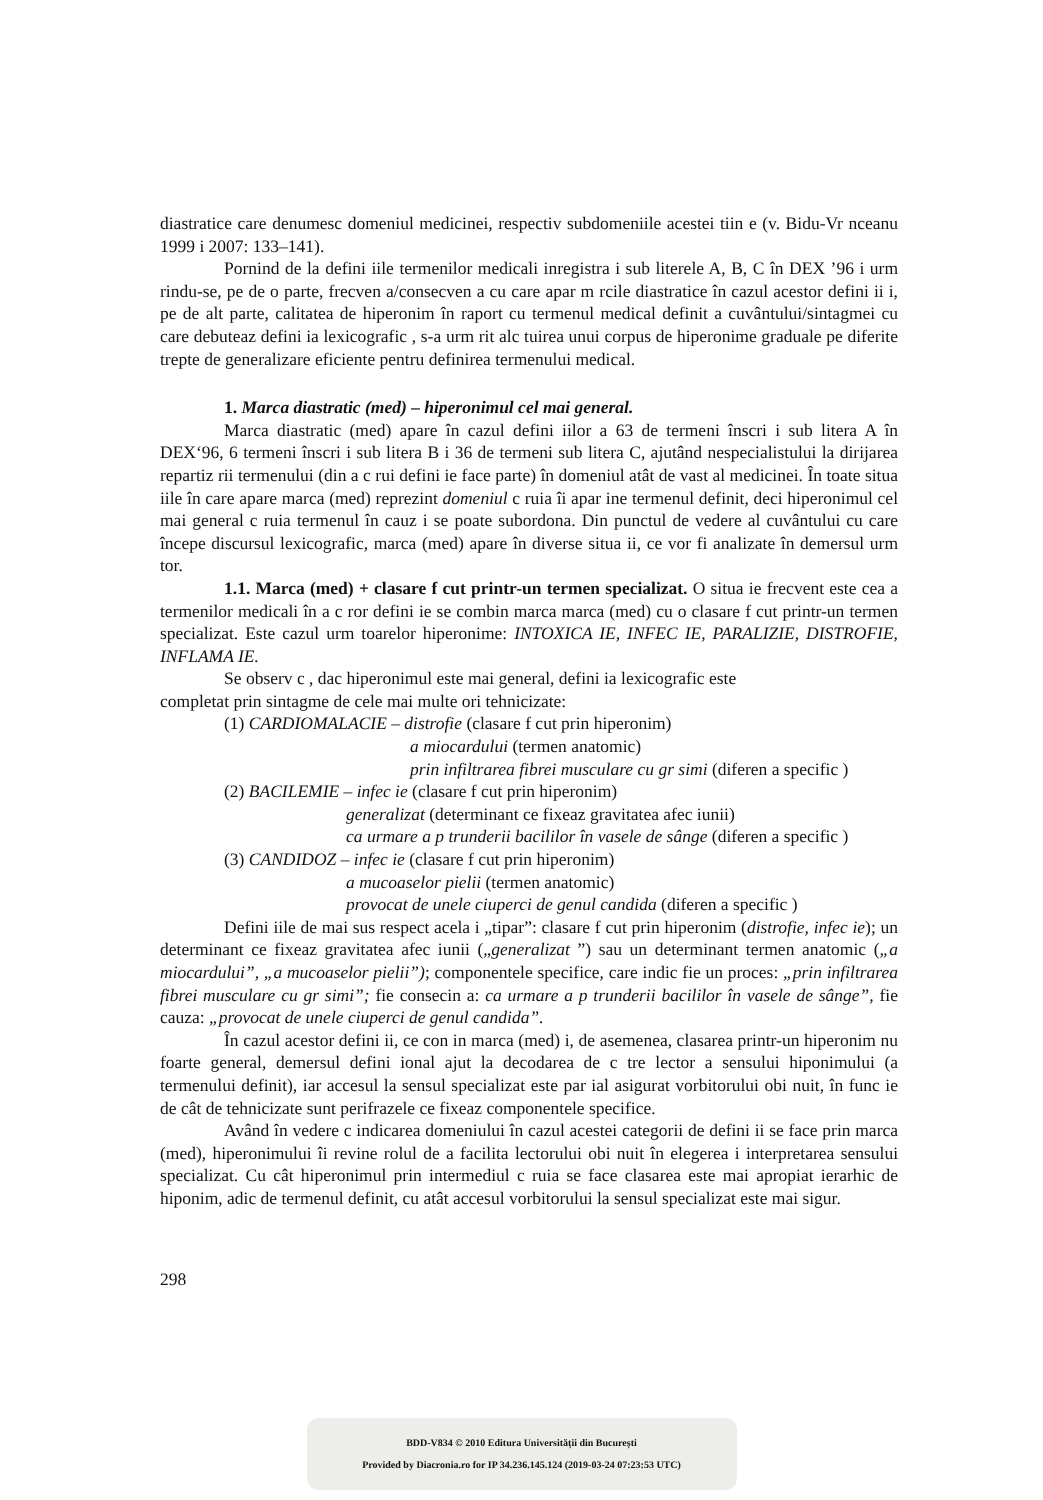diastratice care denumesc domeniul medicinei, respectiv subdomeniile acestei tiin e (v. Bidu-Vr nceanu 1999 i 2007: 133–141).
Pornind de la defini iile termenilor medicali inregistra i sub literele A, B, C în DEX ’96 i urm rindu-se, pe de o parte, frecven a/consecven a cu care apar m rcile diastratice în cazul acestor defini ii i, pe de alt parte, calitatea de hiperonim în raport cu termenul medical definit a cuvântului/sintagmei cu care debuteaz defini ia lexicografic , s-a urm rit alc tuirea unui corpus de hiperonime graduale pe diferite trepte de generalizare eficiente pentru definirea termenului medical.
1. Marca diastratic (med) – hiperonimul cel mai general.
Marca diastratic (med) apare în cazul defini iilor a 63 de termeni înscri i sub litera A în DEX‘96, 6 termeni înscri i sub litera B i 36 de termeni sub litera C, ajutând nespecialistului la dirijarea repartiz rii termenului (din a c rui defini ie face parte) în domeniul atât de vast al medicinei. În toate situa iile în care apare marca (med) reprezint domeniul c ruia îi apar ine termenul definit, deci hiperonimul cel mai general c ruia termenul în cauz i se poate subordona. Din punctul de vedere al cuvântului cu care începe discursul lexicografic, marca (med) apare în diverse situa ii, ce vor fi analizate în demersul urm tor.
1.1. Marca (med) + clasare f cut printr-un termen specializat. O situa ie frecvent este cea a termenilor medicali în a c ror defini ie se combin marca marca (med) cu o clasare f cut printr-un termen specializat. Este cazul urm toarelor hiperonime: INTOXICA IE, INFEC IE, PARALIZIE, DISTROFIE, INFLAMA IE.
Se observ c , dac hiperonimul este mai general, defini ia lexicografic este
completat prin sintagme de cele mai multe ori tehnicizate:
(1) CARDIOMALACIE – distrofie (clasare f cut prin hiperonim)
a miocardului (termen anatomic)
prin infiltrarea fibrei musculare cu gr simi (diferen a specific )
(2) BACILEMIE – infec ie (clasare f cut prin hiperonim)
generalizat (determinant ce fixeaz gravitatea afec iunii)
ca urmare a p trunderii bacililor în vasele de sânge (diferen a specific )
(3) CANDIDOZ – infec ie (clasare f cut prin hiperonim)
a mucoaselor pielii (termen anatomic)
provocat de unele ciuperci de genul candida (diferen a specific )
Defini iile de mai sus respect acela i „tipar”: clasare f cut prin hiperonim (distrofie, infec ie); un determinant ce fixeaz gravitatea afec iunii („generalizat ”) sau un determinant termen anatomic („a miocardului”, „a mucoaselor pielii”); componentele specifice, care indic fie un proces: „prin infiltrarea fibrei musculare cu gr simi”; fie consecin a: ca urmare a p trunderii bacililor în vasele de sânge”, fie cauza: „provocat de unele ciuperci de genul candida”.
În cazul acestor defini ii, ce con in marca (med) i, de asemenea, clasarea printr-un hiperonim nu foarte general, demersul defini ional ajut la decodarea de c tre lector a sensului hiponimului (a termenului definit), iar accesul la sensul specializat este par ial asigurat vorbitorului obi nuit, în func ie de cât de tehnicizate sunt perifrazele ce fixeaz componentele specifice.
Având în vedere c indicarea domeniului în cazul acestei categorii de defini ii se face prin marca (med), hiperonimului îi revine rolul de a facilita lectorului obi nuit în elegerea i interpretarea sensului specializat. Cu cât hiperonimul prin intermediul c ruia se face clasarea este mai apropiat ierarhic de hiponim, adic de termenul definit, cu atât accesul vorbitorului la sensul specializat este mai sigur.
298
BDD-V834 © 2010 Editura Universității din București
Provided by Diacronia.ro for IP 34.236.145.124 (2019-03-24 07:23:53 UTC)